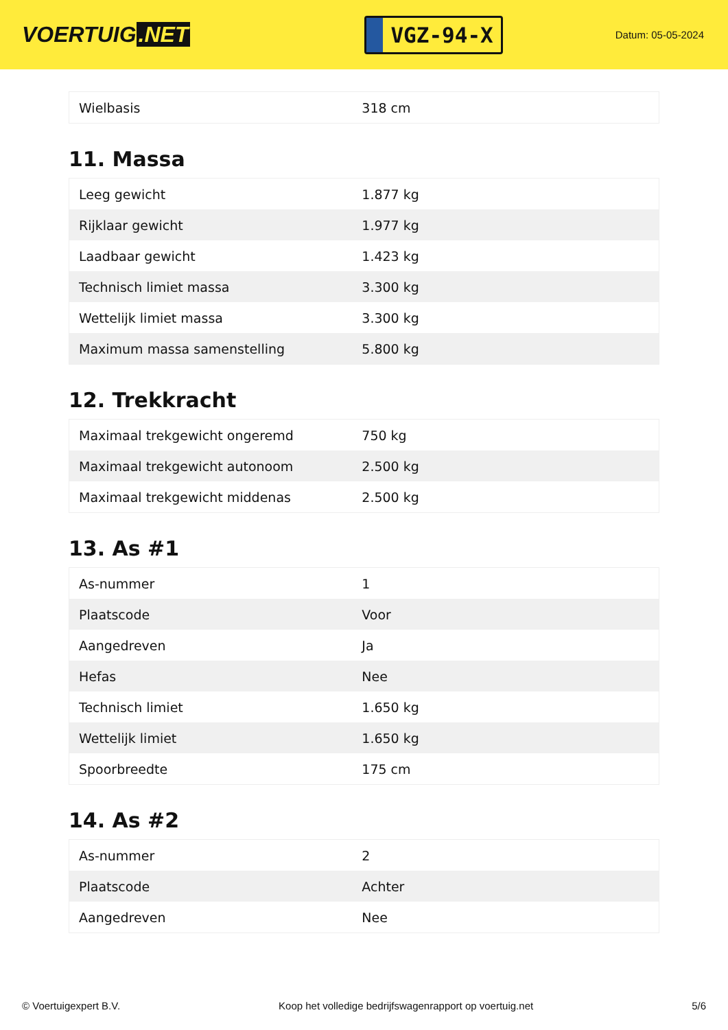VOERTUIG.NET
VGZ-94-X
Datum: 05-05-2024
| Wielbasis | 318 cm |
11. Massa
| Leeg gewicht | 1.877 kg |
| Rijklaar gewicht | 1.977 kg |
| Laadbaar gewicht | 1.423 kg |
| Technisch limiet massa | 3.300 kg |
| Wettelijk limiet massa | 3.300 kg |
| Maximum massa samenstelling | 5.800 kg |
12. Trekkracht
| Maximaal trekgewicht ongeremd | 750 kg |
| Maximaal trekgewicht autonoom | 2.500 kg |
| Maximaal trekgewicht middenas | 2.500 kg |
13. As #1
| As-nummer | 1 |
| Plaatscode | Voor |
| Aangedreven | Ja |
| Hefas | Nee |
| Technisch limiet | 1.650 kg |
| Wettelijk limiet | 1.650 kg |
| Spoorbreedte | 175 cm |
14. As #2
| As-nummer | 2 |
| Plaatscode | Achter |
| Aangedreven | Nee |
© Voertuigexpert B.V. Koop het volledige bedrijfswagenrapport op voertuig.net 5/6